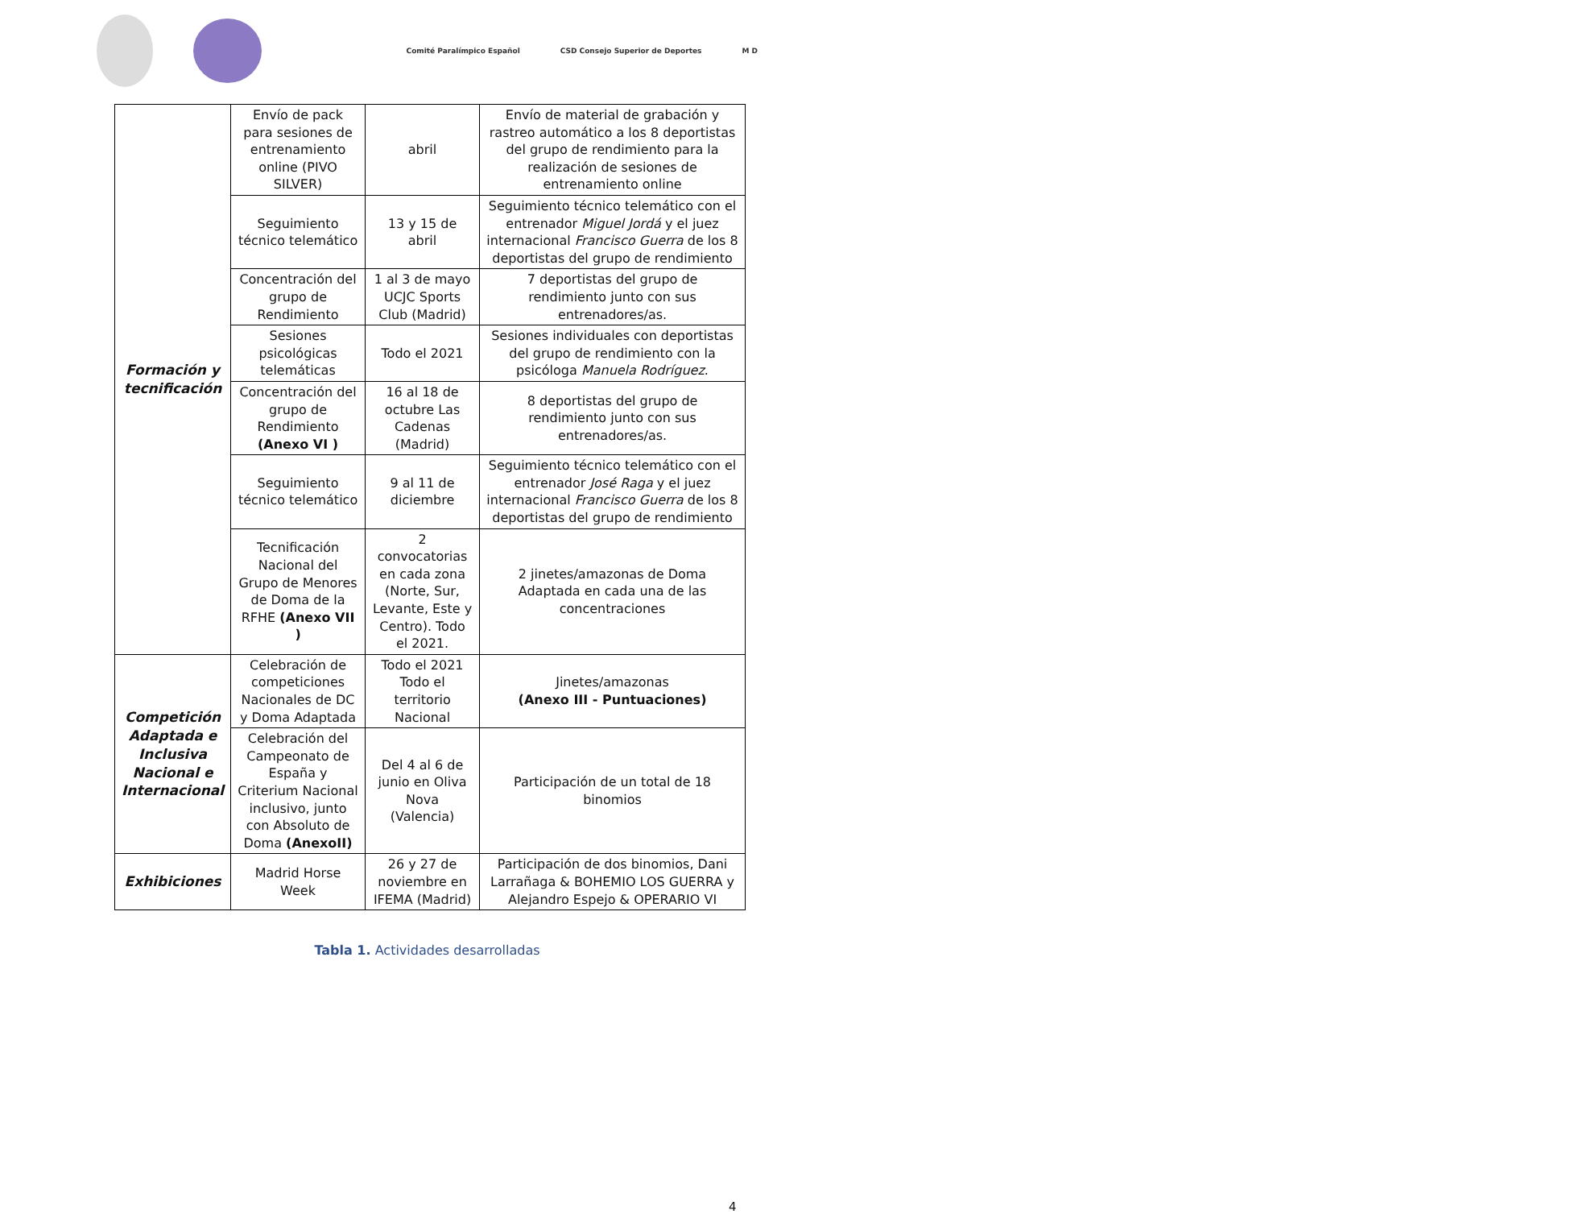Comité Paralímpico Español
CSD Consejo Superior de Deportes
M D
| Formación y tecnificación | Envío de pack para sesiones de entrenamiento online (PIVO SILVER) | abril | Envío de material de grabación y rastreo automático a los 8 deportistas del grupo de rendimiento para la realización de sesiones de entrenamiento online |
| | Seguimiento técnico telemático | 13 y 15 de abril | Seguimiento técnico telemático con el entrenador Miguel Jordá y el juez internacional Francisco Guerra de los 8 deportistas del grupo de rendimiento |
| | Concentración del grupo de Rendimiento | 1 al 3 de mayo UCJC Sports Club (Madrid) | 7 deportistas del grupo de rendimiento junto con sus entrenadores/as. |
| | Sesiones psicológicas telemáticas | Todo el 2021 | Sesiones individuales con deportistas del grupo de rendimiento con la psicóloga Manuela Rodríguez . |
| | Concentración del grupo de Rendimiento (Anexo VI ) | 16 al 18 de octubre Las Cadenas (Madrid) | 8 deportistas del grupo de rendimiento junto con sus entrenadores/as. |
| | Seguimiento técnico telemático | 9 al 11 de diciembre | Seguimiento técnico telemático con el entrenador José Raga y el juez internacional Francisco Guerra de los 8 deportistas del grupo de rendimiento |
| | Tecnificación Nacional del Grupo de Menores de Doma de la RFHE (Anexo VII ) | 2 convocatorias en cada zona (Norte, Sur, Levante, Este y Centro). Todo el 2021. | 2 jinetes/amazonas de Doma Adaptada en cada una de las concentraciones |
| Competición Adaptada e Inclusiva Nacional e Internacional | Celebración de competiciones Nacionales de DC y Doma Adaptada | Todo el 2021 Todo el territorio Nacional | Jinetes/amazonas (Anexo III - Puntuaciones) |
| | Celebración del Campeonato de España y Criterium Nacional inclusivo, junto con Absoluto de Doma (AnexoII) | Del 4 al 6 de junio en Oliva Nova (Valencia) | Participación de un total de 18 binomios |
| Exhibiciones | Madrid Horse Week | 26 y 27 de noviembre en IFEMA (Madrid) | Participación de dos binomios, Dani Larrañaga & BOHEMIO LOS GUERRA y Alejandro Espejo & OPERARIO VI |
Tabla 1. Actividades desarrolladas
4